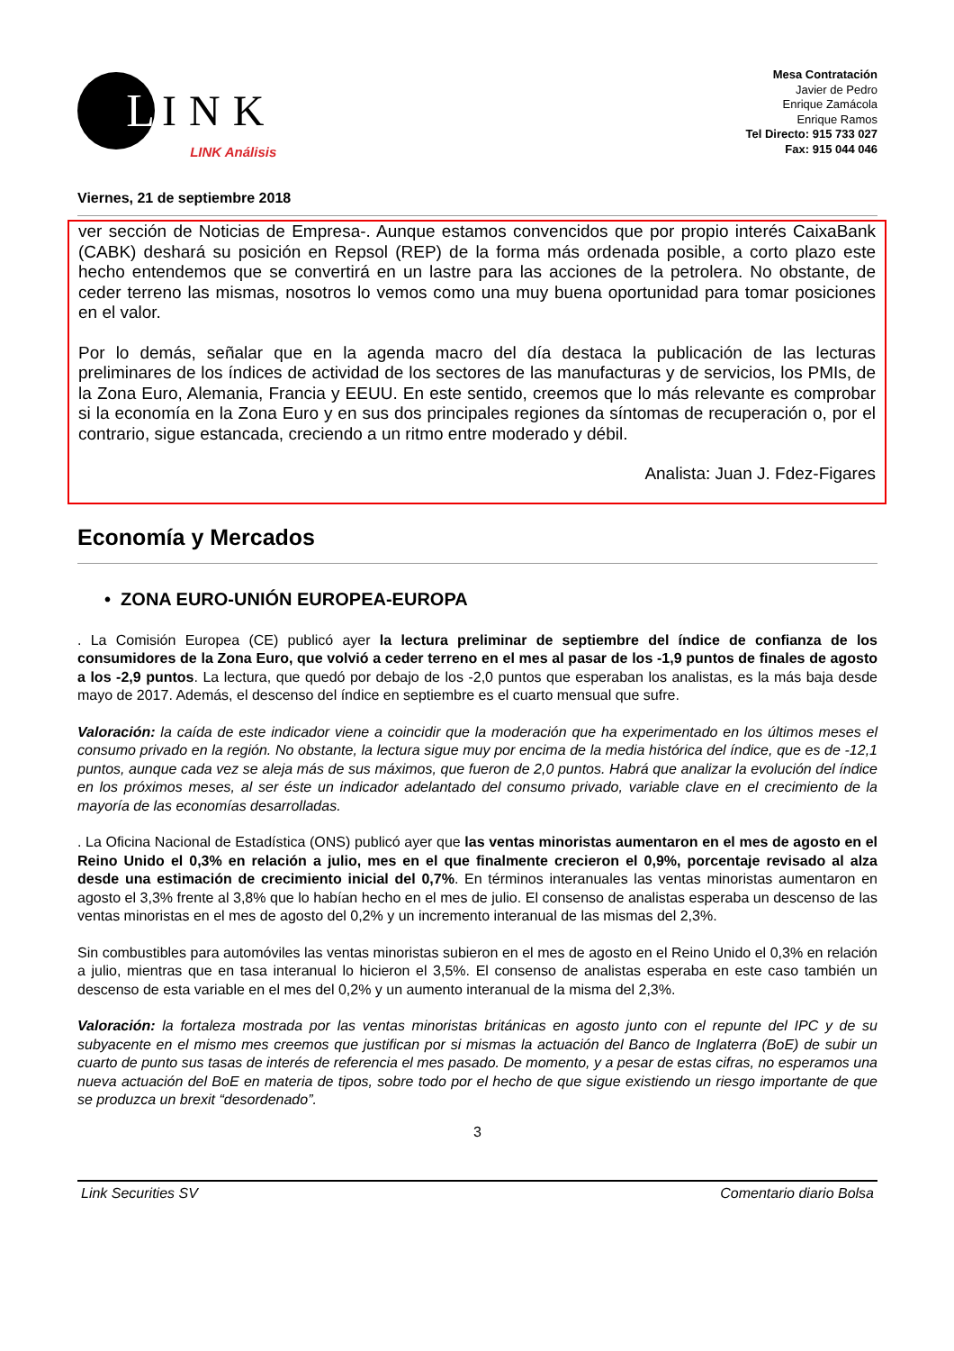L
INK
LINK Análisis
Mesa Contratación
Javier de Pedro
Enrique Zamácola
Enrique Ramos
Tel Directo: 915 733 027
Fax: 915 044 046
Viernes, 21 de septiembre 2018
ver sección de Noticias de Empresa-. Aunque estamos convencidos que por propio interés CaixaBank (CABK) deshará su posición en Repsol (REP) de la forma más ordenada posible, a corto plazo este hecho entendemos que se convertirá en un lastre para las acciones de la petrolera. No obstante, de ceder terreno las mismas, nosotros lo vemos como una muy buena oportunidad para tomar posiciones en el valor.
Por lo demás, señalar que en la agenda macro del día destaca la publicación de las lecturas preliminares de los índices de actividad de los sectores de las manufacturas y de servicios, los PMIs, de la Zona Euro, Alemania, Francia y EEUU. En este sentido, creemos que lo más relevante es comprobar si la economía en la Zona Euro y en sus dos principales regiones da síntomas de recuperación o, por el contrario, sigue estancada, creciendo a un ritmo entre moderado y débil.
Analista: Juan J. Fdez-Figares
Economía y Mercados
• ZONA EURO-UNIÓN EUROPEA-EUROPA
. La Comisión Europea (CE) publicó ayer la lectura preliminar de septiembre del índice de confianza de los consumidores de la Zona Euro, que volvió a ceder terreno en el mes al pasar de los -1,9 puntos de finales de agosto a los -2,9 puntos. La lectura, que quedó por debajo de los -2,0 puntos que esperaban los analistas, es la más baja desde mayo de 2017. Además, el descenso del índice en septiembre es el cuarto mensual que sufre.
Valoración: la caída de este indicador viene a coincidir que la moderación que ha experimentado en los últimos meses el consumo privado en la región. No obstante, la lectura sigue muy por encima de la media histórica del índice, que es de -12,1 puntos, aunque cada vez se aleja más de sus máximos, que fueron de 2,0 puntos. Habrá que analizar la evolución del índice en los próximos meses, al ser éste un indicador adelantado del consumo privado, variable clave en el crecimiento de la mayoría de las economías desarrolladas.
. La Oficina Nacional de Estadística (ONS) publicó ayer que las ventas minoristas aumentaron en el mes de agosto en el Reino Unido el 0,3% en relación a julio, mes en el que finalmente crecieron el 0,9%, porcentaje revisado al alza desde una estimación de crecimiento inicial del 0,7%. En términos interanuales las ventas minoristas aumentaron en agosto el 3,3% frente al 3,8% que lo habían hecho en el mes de julio. El consenso de analistas esperaba un descenso de las ventas minoristas en el mes de agosto del 0,2% y un incremento interanual de las mismas del 2,3%.
Sin combustibles para automóviles las ventas minoristas subieron en el mes de agosto en el Reino Unido el 0,3% en relación a julio, mientras que en tasa interanual lo hicieron el 3,5%. El consenso de analistas esperaba en este caso también un descenso de esta variable en el mes del 0,2% y un aumento interanual de la misma del 2,3%.
Valoración: la fortaleza mostrada por las ventas minoristas británicas en agosto junto con el repunte del IPC y de su subyacente en el mismo mes creemos que justifican por si mismas la actuación del Banco de Inglaterra (BoE) de subir un cuarto de punto sus tasas de interés de referencia el mes pasado. De momento, y a pesar de estas cifras, no esperamos una nueva actuación del BoE en materia de tipos, sobre todo por el hecho de que sigue existiendo un riesgo importante de que se produzca un brexit “desordenado”.
3
Link Securities SV Comentario diario Bolsa